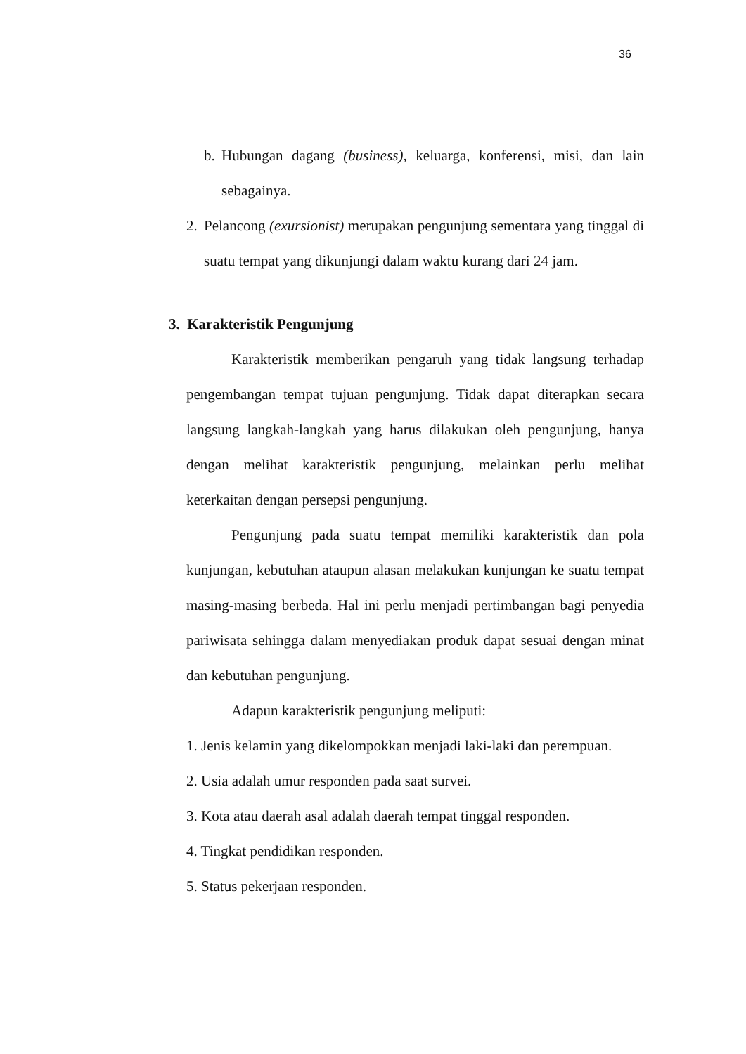36
b.
Hubungan dagang (business), keluarga, konferensi, misi, dan lain sebagainya.
2.
Pelancong (exursionist) merupakan pengunjung sementara yang tinggal di suatu tempat yang dikunjungi dalam waktu kurang dari 24 jam.
3. Karakteristik Pengunjung
Karakteristik memberikan pengaruh yang tidak langsung terhadap pengembangan tempat tujuan pengunjung. Tidak dapat diterapkan secara langsung langkah-langkah yang harus dilakukan oleh pengunjung, hanya dengan melihat karakteristik pengunjung, melainkan perlu melihat keterkaitan dengan persepsi pengunjung.
Pengunjung pada suatu tempat memiliki karakteristik dan pola kunjungan, kebutuhan ataupun alasan melakukan kunjungan ke suatu tempat masing-masing berbeda. Hal ini perlu menjadi pertimbangan bagi penyedia pariwisata sehingga dalam menyediakan produk dapat sesuai dengan minat dan kebutuhan pengunjung.
Adapun karakteristik pengunjung meliputi:
1. Jenis kelamin yang dikelompokkan menjadi laki-laki dan perempuan.
2. Usia adalah umur responden pada saat survei.
3. Kota atau daerah asal adalah daerah tempat tinggal responden.
4. Tingkat pendidikan responden.
5. Status pekerjaan responden.